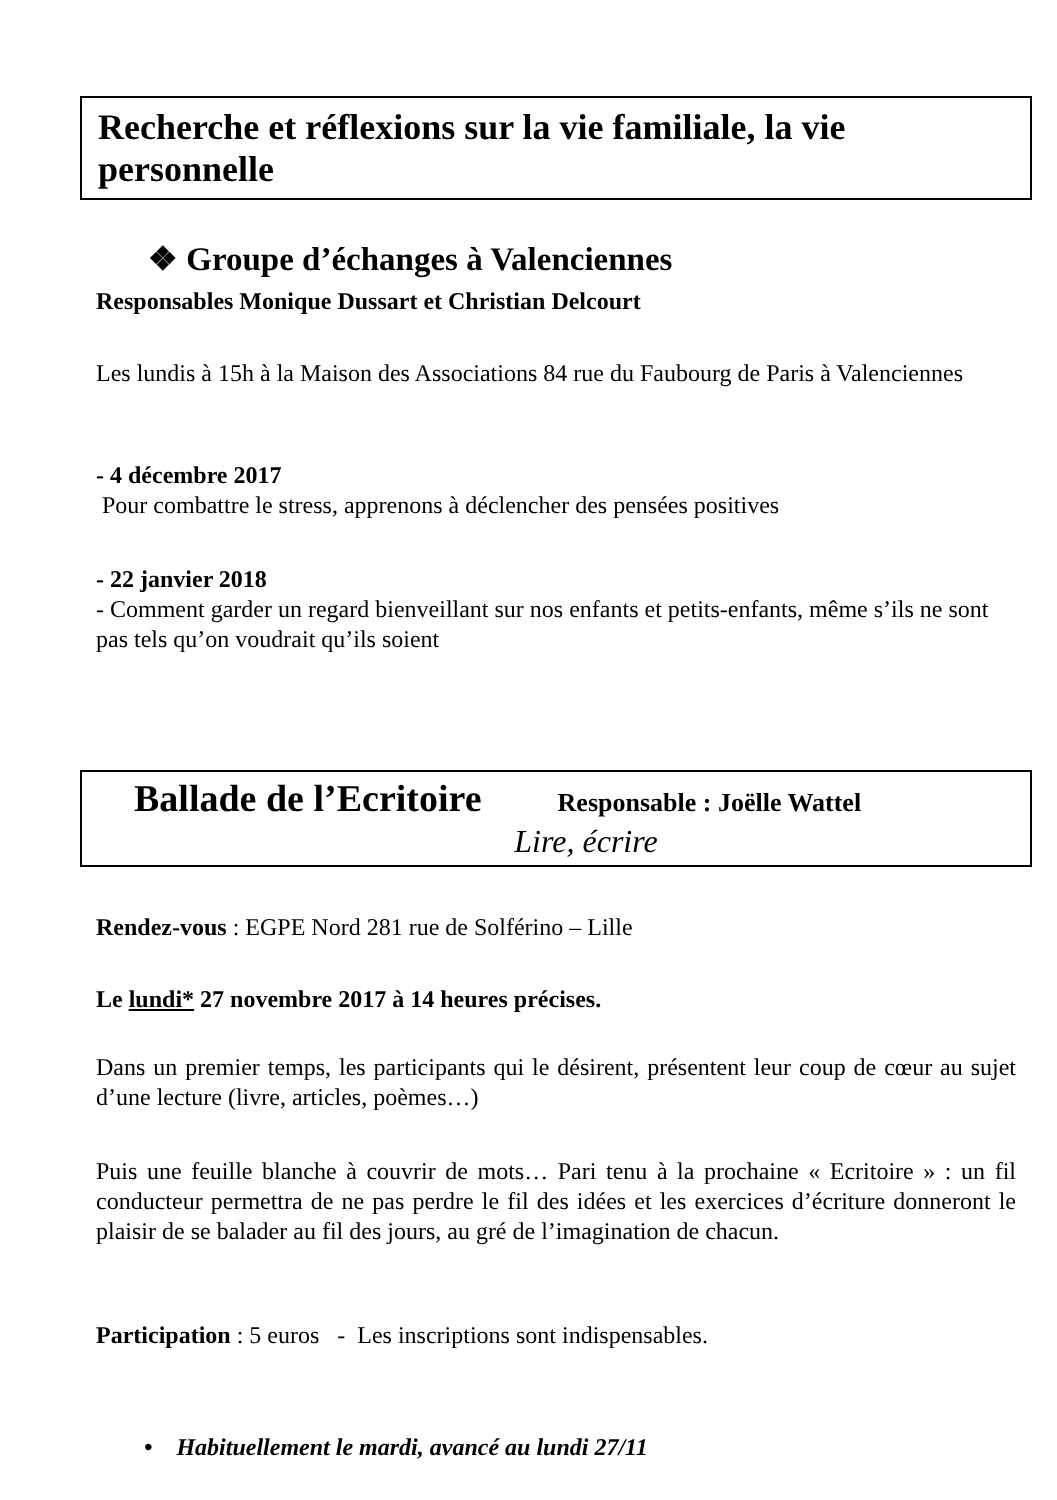Recherche et réflexions sur la vie familiale, la vie personnelle
❖ Groupe d’échanges à Valenciennes
Responsables Monique Dussart et Christian Delcourt
Les lundis à 15h à la Maison des Associations 84 rue du Faubourg de Paris à Valenciennes
- 4 décembre 2017
Pour combattre le stress, apprenons à déclencher des pensées positives
- 22 janvier 2018
- Comment garder un regard bienveillant sur nos enfants et petits-enfants, même s’ils ne sont pas tels qu’on voudrait qu’ils soient
Ballade de l’Ecritoire Responsable : Joëlle Wattel
Lire, écrire
Rendez-vous : EGPE Nord 281 rue de Solférino – Lille
Le lundi* 27 novembre 2017 à 14 heures précises.
Dans un premier temps, les participants qui le désirent, présentent leur coup de cœur au sujet d’une lecture (livre, articles, poèmes…)
Puis une feuille blanche à couvrir de mots… Pari tenu à la prochaine « Ecritoire » : un fil conducteur permettra de ne pas perdre le fil des idées et les exercices d’écriture donneront le plaisir de se balader au fil des jours, au gré de l’imagination de chacun.
Participation : 5 euros - Les inscriptions sont indispensables.
• Habituellement le mardi, avancé au lundi 27/11